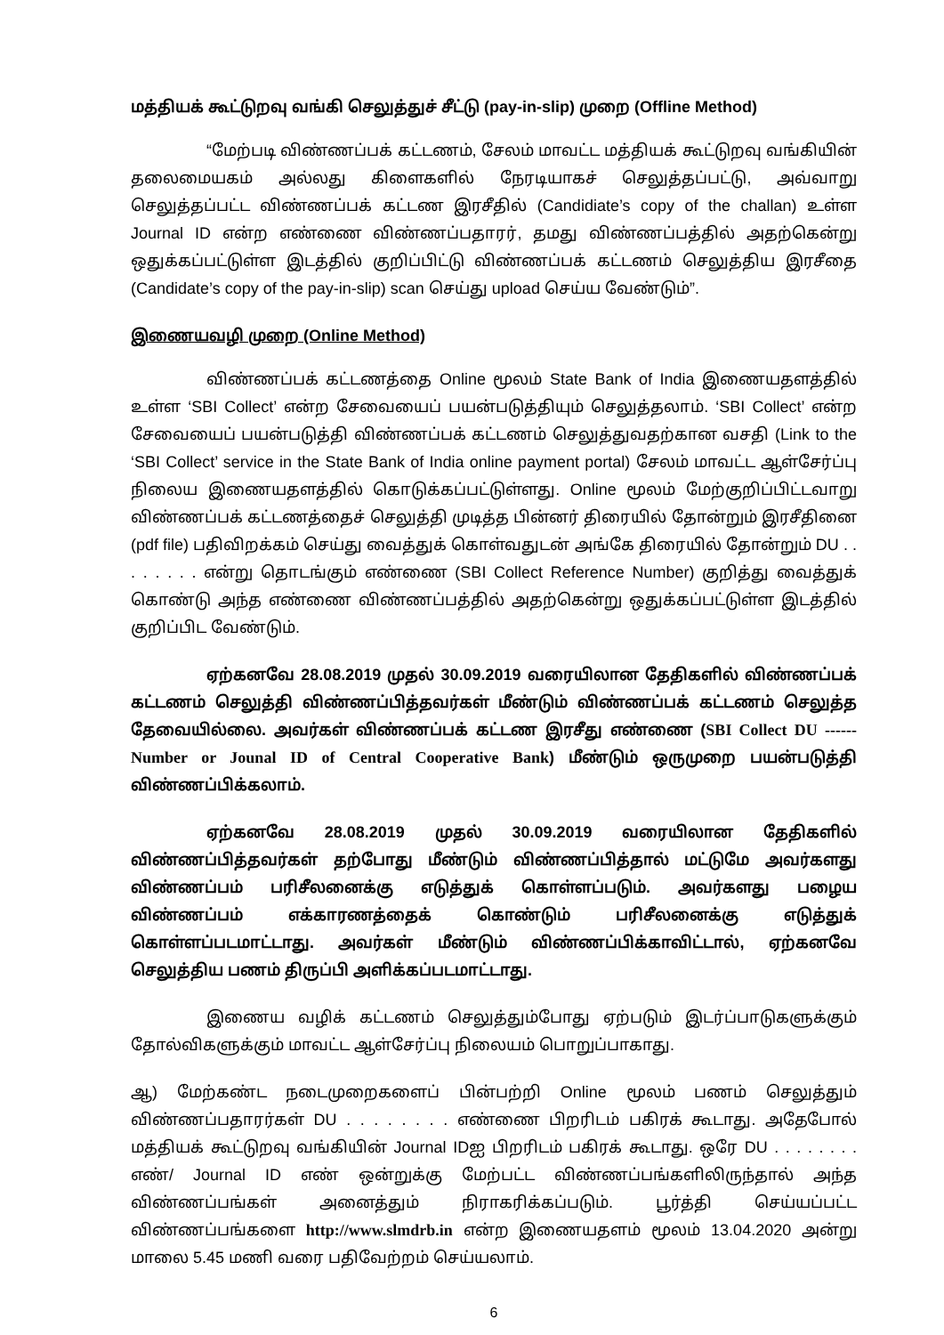மத்தியக் கூட்டுறவு வங்கி செலுத்துச் சீட்டு (pay-in-slip) முறை (Offline Method)
“மேற்படி விண்ணப்பக் கட்டணம், சேலம் மாவட்ட மத்தியக் கூட்டுறவு வங்கியின் தலைமையகம் அல்லது கிளைகளில் நேரடியாகச் செலுத்தப்பட்டு, அவ்வாறு செலுத்தப்பட்ட விண்ணப்பக் கட்டண இரசீதில் (Candidiate’s copy of the challan) உள்ள Journal ID என்ற எண்ணை விண்ணப்பதாரர், தமது விண்ணப்பத்தில் அதற்கென்று ஒதுக்கப்பட்டுள்ள இடத்தில் குறிப்பிட்டு விண்ணப்பக் கட்டணம் செலுத்திய இரசீதை (Candidate’s copy of the pay-in-slip) scan செய்து upload செய்ய வேண்டும்”.
இணையவழி முறை (Online Method)
விண்ணப்பக் கட்டணத்தை Online மூலம் State Bank of India இணையதளத்தில் உள்ள ‘SBI Collect’ என்ற சேவையைப் பயன்படுத்தியும் செலுத்தலாம். ‘SBI Collect’ என்ற சேவையைப் பயன்படுத்தி விண்ணப்பக் கட்டணம் செலுத்துவதற்கான வசதி (Link to the ‘SBI Collect’ service in the State Bank of India online payment portal) சேலம் மாவட்ட ஆள்சேர்ப்பு நிலைய இணையதளத்தில் கொடுக்கப்பட்டுள்ளது. Online மூலம் மேற்குறிப்பிட்டவாறு விண்ணப்பக் கட்டணத்தைச் செலுத்தி முடித்த பின்னர் திரையில் தோன்றும் இரசீதினை (pdf file) பதிவிறக்கம் செய்து வைத்துக் கொள்வதுடன் அங்கே திரையில் தோன்றும் DU . . . . . . . . என்று தொடங்கும் எண்ணை (SBI Collect Reference Number) குறித்து வைத்துக் கொண்டு அந்த எண்ணை விண்ணப்பத்தில் அதற்கென்று ஒதுக்கப்பட்டுள்ள இடத்தில் குறிப்பிட வேண்டும்.
ஏற்கனவே 28.08.2019 முதல் 30.09.2019 வரையிலான தேதிகளில் விண்ணப்பக் கட்டணம் செலுத்தி விண்ணப்பித்தவர்கள் மீண்டும் விண்ணப்பக் கட்டணம் செலுத்த தேவையில்லை. அவர்கள் விண்ணப்பக் கட்டண இரசீது எண்ணை (SBI Collect DU ------ Number or Jounal ID of Central Cooperative Bank) மீண்டும் ஒருமுறை பயன்படுத்தி விண்ணப்பிக்கலாம்.
ஏற்கனவே 28.08.2019 முதல் 30.09.2019 வரையிலான தேதிகளில் விண்ணப்பித்தவர்கள் தற்போது மீண்டும் விண்ணப்பித்தால் மட்டுமே அவர்களது விண்ணப்பம் பரிசீலனைக்கு எடுத்துக் கொள்ளப்படும். அவர்களது பழைய விண்ணப்பம் எக்காரணத்தைக் கொண்டும் பரிசீலனைக்கு எடுத்துக் கொள்ளப்படமாட்டாது. அவர்கள் மீண்டும் விண்ணப்பிக்காவிட்டால், ஏற்கனவே செலுத்திய பணம் திருப்பி அளிக்கப்படமாட்டாது.
இணைய வழிக் கட்டணம் செலுத்தும்போது ஏற்படும் இடர்ப்பாடுகளுக்கும் தோல்விகளுக்கும் மாவட்ட ஆள்சேர்ப்பு நிலையம் பொறுப்பாகாது.
ஆ) மேற்கண்ட நடைமுறைகளைப் பின்பற்றி Online மூலம் பணம் செலுத்தும் விண்ணப்பதாரர்கள் DU . . . . . . . . எண்ணை பிறரிடம் பகிரக் கூடாது. அதேபோல் மத்தியக் கூட்டுறவு வங்கியின் Journal IDஐ பிறரிடம் பகிரக் கூடாது. ஒரே DU . . . . . . . . எண்/ Journal ID எண் ஒன்றுக்கு மேற்பட்ட விண்ணப்பங்களிலிருந்தால் அந்த விண்ணப்பங்கள் அனைத்தும் நிராகரிக்கப்படும். பூர்த்தி செய்யப்பட்ட விண்ணப்பங்களை http://www.slmdrb.in என்ற இணையதளம் மூலம் 13.04.2020 அன்று மாலை 5.45 மணி வரை பதிவேற்றம் செய்யலாம்.
6